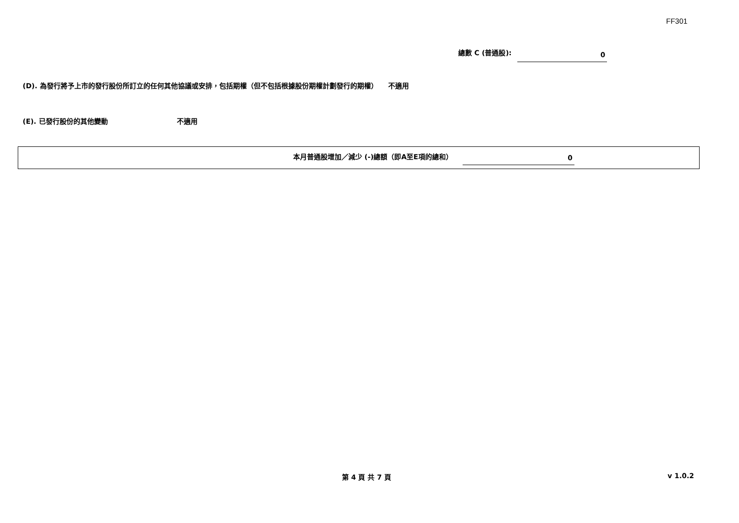FF301
總數 C (普通股):
0
(D). 為發行將予上市的發行股份所訂立的任何其他協議或安排，包括期權（但不包括根據股份期權計劃發行的期權）　　不適用
(E). 已發行股份的其他變動 不適用
本月普通股增加／減少 (-)總額（即A至E項的總和）
0
第 4 頁 共 7 頁 v 1.0.2